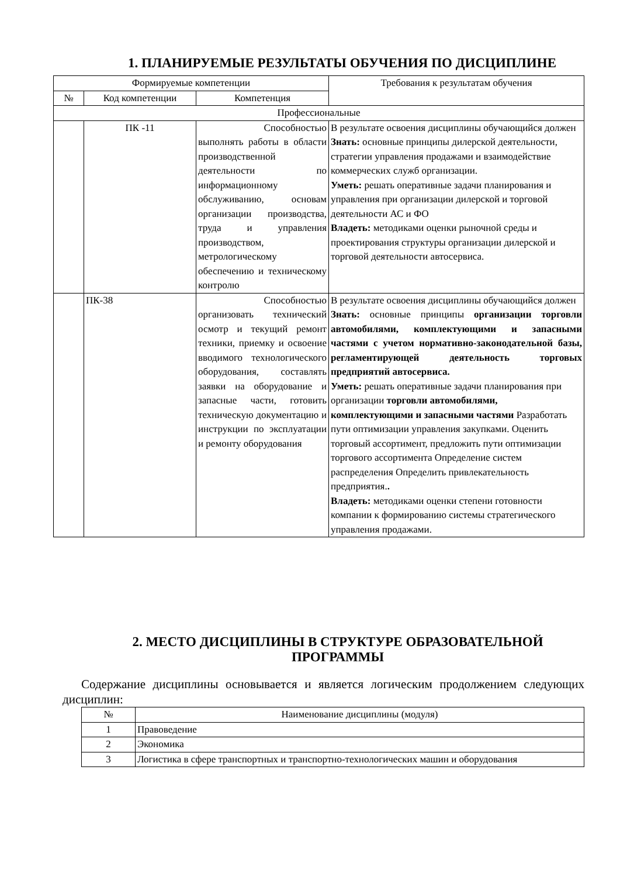1. ПЛАНИРУЕМЫЕ РЕЗУЛЬТАТЫ ОБУЧЕНИЯ ПО ДИСЦИПЛИНЕ
| Формируемые компетенции | | | Требования к результатам обучения |
| --- | --- | --- | --- |
| № | Код компетенции | Компетенция | |
| Профессиональные | | | |
| | ПК -11 | Способностью выполнять работы в области производственной деятельности по информационному обслуживанию, основам организации производства, труда и управления производством, метрологическому обеспечению и техническому контролю | В результате освоения дисциплины обучающийся должен Знать: основные принципы дилерской деятельности, стратегии управления продажами и взаимодействие коммерческих служб организации. Уметь: решать оперативные задачи планирования и управления при организации дилерской и торговой деятельности АС и ФО Владеть: методиками оценки рыночной среды и проектирования структуры организации дилерской и торговой деятельности автосервиса. |
| | ПК-38 | Способностью организовать технический осмотр и текущий ремонт техники, приемку и освоение вводимого технологического оборудования, составлять заявки на оборудование и запасные части, готовить техническую документацию и инструкции по эксплуатации и ремонту оборудования | В результате освоения дисциплины обучающийся должен Знать: основные принципы организации торговли автомобилями, комплектующими и запасными частями с учетом нормативно-законодательной базы, регламентирующей деятельность торговых предприятий автосервиса. Уметь: решать оперативные задачи планирования при организации торговли автомобилями, комплектующими и запасными частями Разработать пути оптимизации управления закупками. Оценить торговый ассортимент, предложить пути оптимизации торгового ассортимента Определение систем распределения Определить привлекательность предприятия. . Владеть: методиками оценки степени готовности компании к формированию системы стратегического управления продажами. |
2. МЕСТО ДИСЦИПЛИНЫ В СТРУКТУРЕ ОБРАЗОВАТЕЛЬНОЙ
ПРОГРАММЫ
Содержание дисциплины основывается и является логическим продолжением следующих дисциплин:
| № | Наименование дисциплины (модуля) |
| --- | --- |
| 1 | Правоведение |
| 2 | Экономика |
| 3 | Логистика в сфере транспортных и транспортно-технологических машин и оборудования |